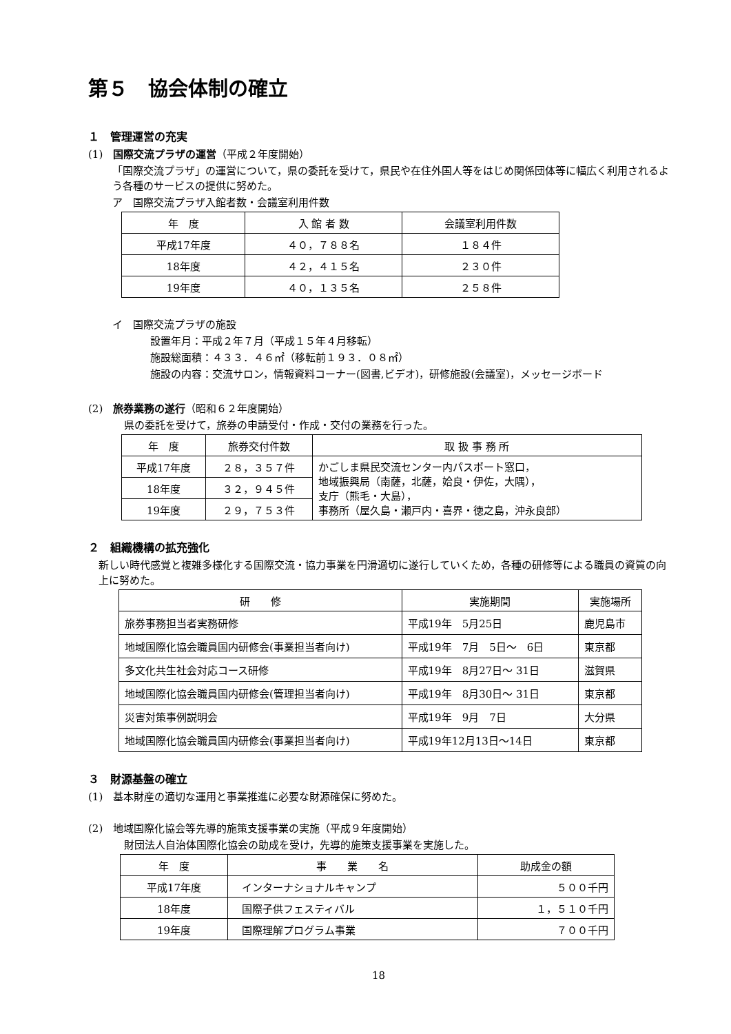第５　協会体制の確立
１　管理運営の充実
(1)　国際交流プラザの運営（平成２年度開始）
「国際交流プラザ」の運営について，県の委託を受けて，県民や在住外国人等をはじめ関係団体等に幅広く利用されるよう各種のサービスの提供に努めた。
ア　国際交流プラザ入館者数・会議室利用件数
| 年 度 | 入 館 者 数 | 会議室利用件数 |
| --- | --- | --- |
| 平成17年度 | ４０，７８８名 | １８４件 |
| 18年度 | ４２，４１５名 | ２３０件 |
| 19年度 | ４０，１３５名 | ２５８件 |
イ　国際交流プラザの施設
設置年月：平成２年７月（平成１５年４月移転）
施設総面積：４３３．４６㎡（移転前１９３．０８㎡）
施設の内容：交流サロン，情報資料コーナー(図書,ビデオ)，研修施設(会議室)，メッセージボード
(2)　旅券業務の遂行（昭和６２年度開始）
県の委託を受けて，旅券の申請受付・作成・交付の業務を行った。
| 年 度 | 旅券交付件数 | 取 扱 事 務 所 |
| --- | --- | --- |
| 平成17年度 | ２８，３５７件 | かごしま県民交流センター内パスポート窓口， 地域振興局（南薩，北薩，姶良・伊佐，大隅）， 支庁（熊毛・大島）， 事務所（屋久島・瀬戸内・喜界・徳之島，沖永良部） |
| 18年度 | ３２，９４５件 | |
| 19年度 | ２９，７５３件 | |
２　組織機構の拡充強化
新しい時代感覚と複雑多様化する国際交流・協力事業を円滑適切に遂行していくため，各種の研修等による職員の資質の向上に努めた。
| 研 修 | 実施期間 | 実施場所 |
| --- | --- | --- |
| 旅券事務担当者実務研修 | 平成19年 5月25日 | 鹿児島市 |
| 地域国際化協会職員国内研修会(事業担当者向け) | 平成19年 7月 5日～ 6日 | 東京都 |
| 多文化共生社会対応コース研修 | 平成19年 8月27日～ 31日 | 滋賀県 |
| 地域国際化協会職員国内研修会(管理担当者向け) | 平成19年 8月30日～ 31日 | 東京都 |
| 災害対策事例説明会 | 平成19年 9月 7日 | 大分県 |
| 地域国際化協会職員国内研修会(事業担当者向け) | 平成19年12月13日～14日 | 東京都 |
３　財源基盤の確立
(1)　基本財産の適切な運用と事業推進に必要な財源確保に努めた。
(2)　地域国際化協会等先導的施策支援事業の実施（平成９年度開始）
財団法人自治体国際化協会の助成を受け，先導的施策支援事業を実施した。
| 年 度 | 事 業 名 | 助成金の額 |
| --- | --- | --- |
| 平成17年度 | インターナショナルキャンプ | ５００千円 |
| 18年度 | 国際子供フェスティバル | １，５１０千円 |
| 19年度 | 国際理解プログラム事業 | ７００千円 |
18